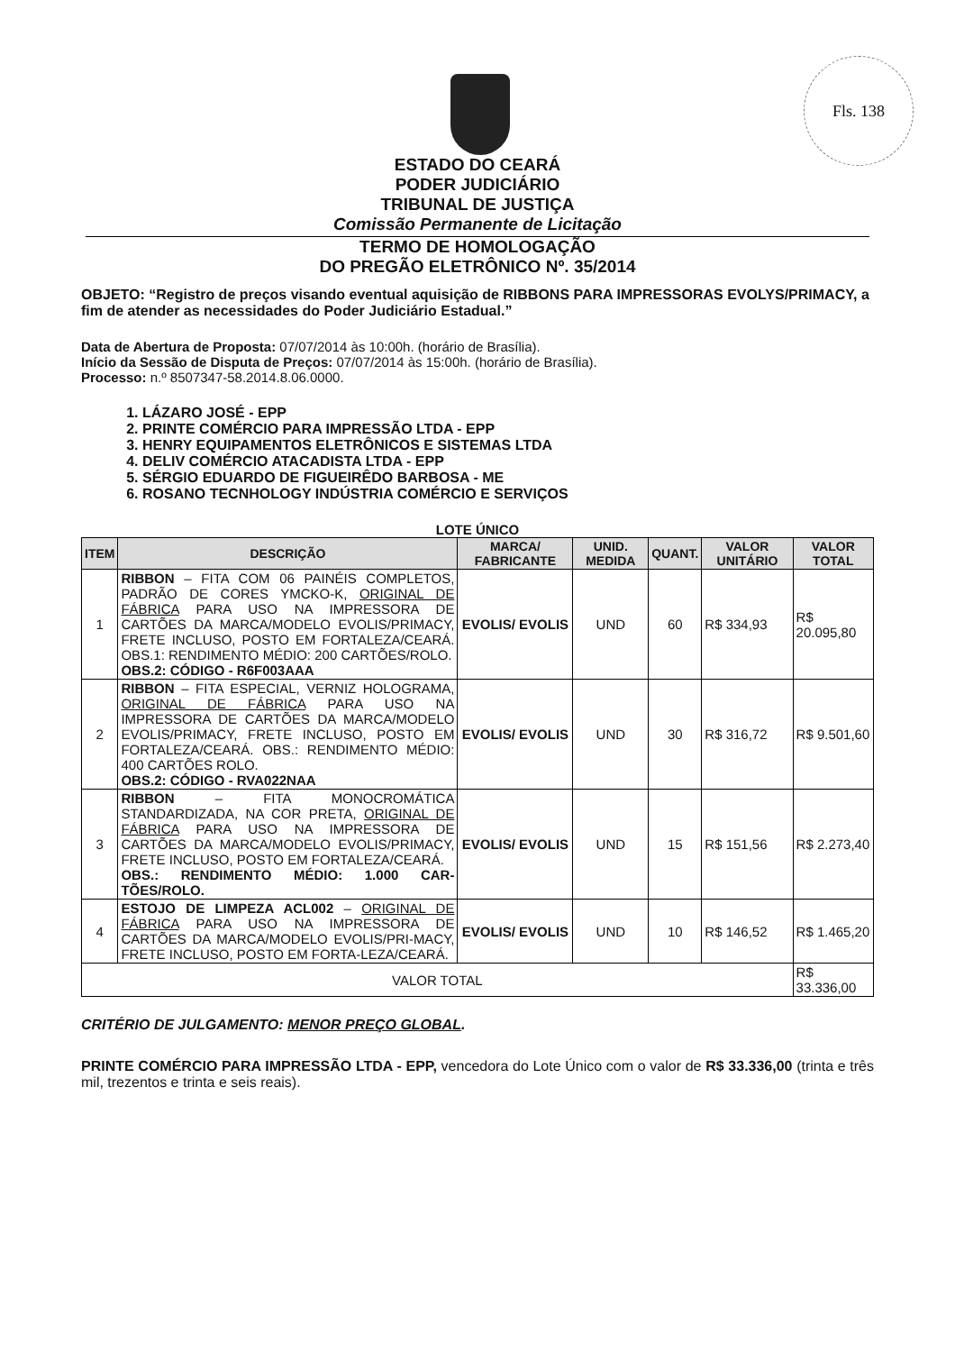Fls. 138
ESTADO DO CEARÁ
PODER JUDICIÁRIO
TRIBUNAL DE JUSTIÇA
Comissão Permanente de Licitação
TERMO DE HOMOLOGAÇÃO
DO PREGÃO ELETRÔNICO Nº. 35/2014
OBJETO: “Registro de preços visando eventual aquisição de RIBBONS PARA IMPRESSORAS EVOLYS/PRIMACY, a fim de atender as necessidades do Poder Judiciário Estadual.”
Data de Abertura de Proposta: 07/07/2014 às 10:00h. (horário de Brasília).
Início da Sessão de Disputa de Preços: 07/07/2014 às 15:00h. (horário de Brasília).
Processo: n.º 8507347-58.2014.8.06.0000.
1. LÁZARO JOSÉ - EPP
2. PRINTE COMÉRCIO PARA IMPRESSÃO LTDA - EPP
3. HENRY EQUIPAMENTOS ELETRÔNICOS E SISTEMAS LTDA
4. DELIV COMÉRCIO ATACADISTA LTDA - EPP
5. SÉRGIO EDUARDO DE FIGUEIRÊDO BARBOSA - ME
6. ROSANO TECNHOLOGY INDÚSTRIA COMÉRCIO E SERVIÇOS
LOTE ÚNICO
| ITEM | DESCRIÇÃO | MARCA/ FABRICANTE | UNID. MEDIDA | QUANT. | VALOR UNITÁRIO | VALOR TOTAL |
| --- | --- | --- | --- | --- | --- | --- |
| 1 | RIBBON – FITA COM 06 PAINÉIS COMPLETOS, PADRÃO DE CORES YMCKO-K, ORIGINAL DE FÁBRICA PARA USO NA IMPRESSORA DE CARTÕES DA MARCA/MODELO EVOLIS/PRIMACY, FRETE INCLUSO, POSTO EM FORTALEZA/CEARÁ. OBS.1: RENDIMENTO MÉDIO: 200 CARTÕES/ROLO. OBS.2: CÓDIGO - R6F003AAA | EVOLIS/ EVOLIS | UND | 60 | R$ 334,93 | R$ 20.095,80 |
| 2 | RIBBON – FITA ESPECIAL, VERNIZ HOLOGRAMA, ORIGINAL DE FÁBRICA PARA USO NA IMPRESSORA DE CARTÕES DA MARCA/MODELO EVOLIS/PRIMACY, FRETE INCLUSO, POSTO EM FORTALEZA/CEARÁ. OBS.: RENDIMENTO MÉDIO: 400 CARTÕES ROLO. OBS.2: CÓDIGO - RVA022NAA | EVOLIS/ EVOLIS | UND | 30 | R$ 316,72 | R$ 9.501,60 |
| 3 | RIBBON – FITA MONOCROMÁTICA STANDARDIZADA, NA COR PRETA, ORIGINAL DE FÁBRICA PARA USO NA IMPRESSORA DE CARTÕES DA MARCA/MODELO EVOLIS/PRIMACY, FRETE INCLUSO, POSTO EM FORTALEZA/CEARÁ. OBS.: RENDIMENTO MÉDIO: 1.000 CAR-TÕES/ROLO. | EVOLIS/ EVOLIS | UND | 15 | R$ 151,56 | R$ 2.273,40 |
| 4 | ESTOJO DE LIMPEZA ACL002 – ORIGINAL DE FÁBRICA PARA USO NA IMPRESSORA DE CARTÕES DA MARCA/MODELO EVOLIS/PRI-MACY, FRETE INCLUSO, POSTO EM FORTA-LEZA/CEARÁ. | EVOLIS/ EVOLIS | UND | 10 | R$ 146,52 | R$ 1.465,20 |
| VALOR TOTAL | | | | | | R$ 33.336,00 |
CRITÉRIO DE JULGAMENTO: MENOR PREÇO GLOBAL.
PRINTE COMÉRCIO PARA IMPRESSÃO LTDA - EPP, vencedora do Lote Único com o valor de R$ 33.336,00 (trinta e três mil, trezentos e trinta e seis reais).